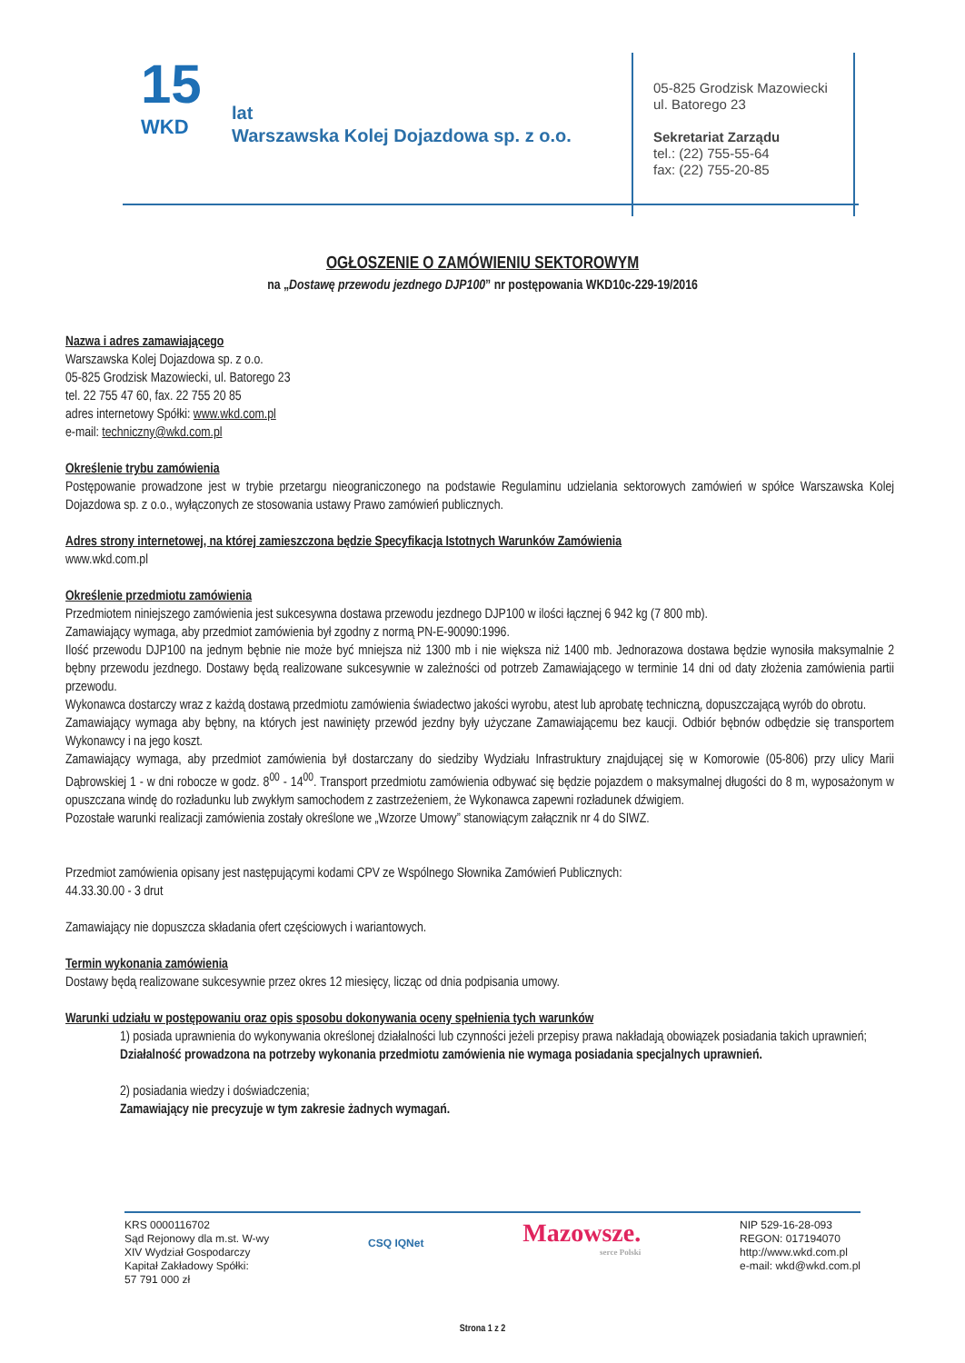15
WKD
lat
Warszawska Kolej Dojazdowa sp. z o.o.
05-825 Grodzisk Mazowiecki
ul. Batorego 23
Sekretariat Zarządu
tel.: (22) 755-55-64
fax: (22) 755-20-85
OGŁOSZENIE O ZAMÓWIENIU SEKTOROWYM
na „Dostawę przewodu jezdnego DJP100” nr postępowania WKD10c-229-19/2016
Nazwa i adres zamawiającego
Warszawska Kolej Dojazdowa sp. z o.o.
05-825 Grodzisk Mazowiecki, ul. Batorego 23
tel. 22 755 47 60, fax. 22 755 20 85
adres internetowy Spółki: www.wkd.com.pl
e-mail: techniczny@wkd.com.pl
Określenie trybu zamówienia
Postępowanie prowadzone jest w trybie przetargu nieograniczonego na podstawie Regulaminu udzielania sektorowych zamówień w spółce Warszawska Kolej Dojazdowa sp. z o.o., wyłączonych ze stosowania ustawy Prawo zamówień publicznych.
Adres strony internetowej, na której zamieszczona będzie Specyfikacja Istotnych Warunków Zamówienia
www.wkd.com.pl
Określenie przedmiotu zamówienia
Przedmiotem niniejszego zamówienia jest sukcesywna dostawa przewodu jezdnego DJP100 w ilości łącznej 6 942 kg (7 800 mb).
Zamawiający wymaga, aby przedmiot zamówienia był zgodny z normą PN-E-90090:1996.
Ilość przewodu DJP100 na jednym bębnie nie może być mniejsza niż 1300 mb i nie większa niż 1400 mb. Jednorazowa dostawa będzie wynosiła maksymalnie 2 bębny przewodu jezdnego. Dostawy będą realizowane sukcesywnie w zależności od potrzeb Zamawiającego w terminie 14 dni od daty złożenia zamówienia partii przewodu.
Wykonawca dostarczy wraz z każdą dostawą przedmiotu zamówienia świadectwo jakości wyrobu, atest lub aprobatę techniczną, dopuszczającą wyrób do obrotu.
Zamawiający wymaga aby bębny, na których jest nawinięty przewód jezdny były użyczane Zamawiającemu bez kaucji. Odbiór bębnów odbędzie się transportem Wykonawcy i na jego koszt.
Zamawiający wymaga, aby przedmiot zamówienia był dostarczany do siedziby Wydziału Infrastruktury znajdującej się w Komorowie (05-806) przy ulicy Marii Dąbrowskiej 1 - w dni robocze w godz. 8<sup>00</sup> - 14<sup>00</sup>. Transport przedmiotu zamówienia odbywać się będzie pojazdem o maksymalnej długości do 8 m, wyposażonym w opuszczana windę do rozładunku lub zwykłym samochodem z zastrzeżeniem, że Wykonawca zapewni rozładunek dźwigiem.
Pozostałe warunki realizacji zamówienia zostały określone we „Wzorze Umowy” stanowiącym załącznik nr 4 do SIWZ.
Przedmiot zamówienia opisany jest następującymi kodami CPV ze Wspólnego Słownika Zamówień Publicznych:
44.33.30.00 - 3 drut
Zamawiający nie dopuszcza składania ofert częściowych i wariantowych.
Termin wykonania zamówienia
Dostawy będą realizowane sukcesywnie przez okres 12 miesięcy, licząc od dnia podpisania umowy.
Warunki udziału w postępowaniu oraz opis sposobu dokonywania oceny spełnienia tych warunków
1) posiada uprawnienia do wykonywania określonej działalności lub czynności jeżeli przepisy prawa nakładają obowiązek posiadania takich uprawnień;
Działalność prowadzona na potrzeby wykonania przedmiotu zamówienia nie wymaga posiadania specjalnych uprawnień.
2) posiadania wiedzy i doświadczenia;
Zamawiający nie precyzuje w tym zakresie żadnych wymagań.
KRS 0000116702
Sąd Rejonowy dla m.st. W-wy
XIV Wydział Gospodarczy
Kapitał Zakładowy Spółki:
57 791 000 zł
CSQ IQNet
Mazowsze.
serce Polski
NIP 529-16-28-093
REGON: 017194070
http://www.wkd.com.pl
e-mail: wkd@wkd.com.pl
Strona 1 z 2